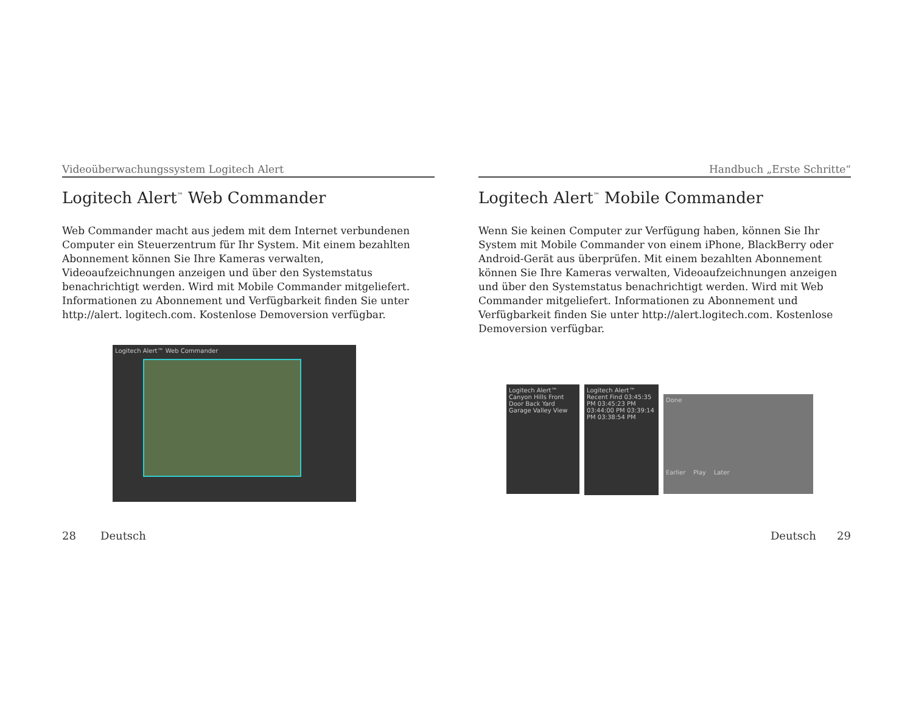Videoüberwachungssystem Logitech Alert
Logitech Alert<sup>™</sup> Web Commander
Web Commander macht aus jedem mit dem Internet verbundenen Computer ein Steuerzentrum für Ihr System. Mit einem bezahlten Abonnement können Sie Ihre Kameras verwalten, Videoaufzeichnungen anzeigen und über den Systemstatus benachrichtigt werden. Wird mit Mobile Commander mitgeliefert. Informationen zu Abonnement und Verfügbarkeit finden Sie unter http://alert. logitech.com. Kostenlose Demoversion verfügbar.
Logitech Alert™ Web Commander
28 Deutsch
Handbuch „Erste Schritte“
Logitech Alert<sup>™</sup> Mobile Commander
Wenn Sie keinen Computer zur Verfügung haben, können Sie Ihr System mit Mobile Commander von einem iPhone, BlackBerry oder Android-Gerät aus überprüfen. Mit einem bezahlten Abonnement können Sie Ihre Kameras verwalten, Videoaufzeichnungen anzeigen und über den Systemstatus benachrichtigt werden. Wird mit Web Commander mitgeliefert. Informationen zu Abonnement und Verfügbarkeit finden Sie unter http://alert.logitech.com. Kostenlose Demoversion verfügbar.
Logitech Alert™ Canyon Hills Front Door Back Yard Garage Valley View
Logitech Alert™ Recent Find 03:45:35 PM 03:45:23 PM 03:44:00 PM 03:39:14 PM 03:38:54 PM
Done
Earlier Play Later
Deutsch 29